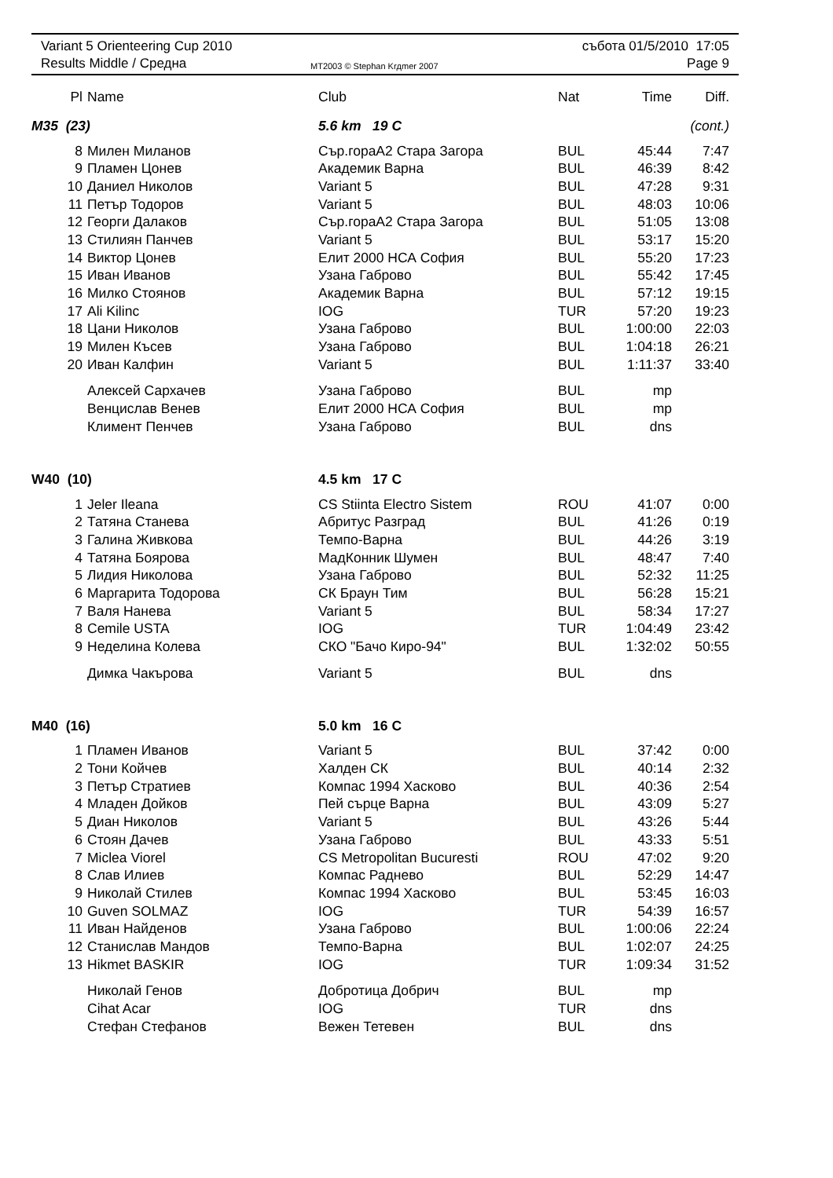Variant 5 Orienteering Cup 2010
Results Middle / Средна
MT2003 © Stephan Krдmer 2007
събота 01/5/2010 17:05
Page 9
| Pl | Name | Club | Nat | Time | Diff. |
| --- | --- | --- | --- | --- | --- |
| M35 (23) | | 5.6 km 19 C | | | (cont.) |
| 8 | Милен Миланов | Сър.гораА2 Стара Загора | BUL | 45:44 | 7:47 |
| 9 | Пламен Цонев | Академик Варна | BUL | 46:39 | 8:42 |
| 10 | Даниел Николов | Variant 5 | BUL | 47:28 | 9:31 |
| 11 | Петър Тодоров | Variant 5 | BUL | 48:03 | 10:06 |
| 12 | Георги Далаков | Сър.гораА2 Стара Загора | BUL | 51:05 | 13:08 |
| 13 | Стилиян Панчев | Variant 5 | BUL | 53:17 | 15:20 |
| 14 | Виктор Цонев | Елит 2000 НСА София | BUL | 55:20 | 17:23 |
| 15 | Иван Иванов | Узана Габрово | BUL | 55:42 | 17:45 |
| 16 | Милко Стоянов | Академик Варна | BUL | 57:12 | 19:15 |
| 17 | Ali Kilinc | IOG | TUR | 57:20 | 19:23 |
| 18 | Цани Николов | Узана Габрово | BUL | 1:00:00 | 22:03 |
| 19 | Милен Късев | Узана Габрово | BUL | 1:04:18 | 26:21 |
| 20 | Иван Калфин | Variant 5 | BUL | 1:11:37 | 33:40 |
| | Алексей Сархачев | Узана Габрово | BUL | mp | |
| | Венцислав Венев | Елит 2000 НСА София | BUL | mp | |
| | Климент Пенчев | Узана Габрово | BUL | dns | |
| W40 (10) | | 4.5 km 17 C | | | |
| 1 | Jeler Ileana | CS Stiinta Electro Sistem | ROU | 41:07 | 0:00 |
| 2 | Татяна Станева | Абритус Разград | BUL | 41:26 | 0:19 |
| 3 | Галина Живкова | Темпо-Варна | BUL | 44:26 | 3:19 |
| 4 | Татяна Боярова | МадКонник Шумен | BUL | 48:47 | 7:40 |
| 5 | Лидия Николова | Узана Габрово | BUL | 52:32 | 11:25 |
| 6 | Маргарита Тодорова | СК Браун Тим | BUL | 56:28 | 15:21 |
| 7 | Валя Нанева | Variant 5 | BUL | 58:34 | 17:27 |
| 8 | Cemile USTA | IOG | TUR | 1:04:49 | 23:42 |
| 9 | Неделина Колева | СКО "Бачо Киро-94" | BUL | 1:32:02 | 50:55 |
| | Димка Чакърова | Variant 5 | BUL | dns | |
| M40 (16) | | 5.0 km 16 C | | | |
| 1 | Пламен Иванов | Variant 5 | BUL | 37:42 | 0:00 |
| 2 | Тони Койчев | Халден СК | BUL | 40:14 | 2:32 |
| 3 | Петър Стратиев | Компас 1994 Хасково | BUL | 40:36 | 2:54 |
| 4 | Младен Дойков | Пей сърце Варна | BUL | 43:09 | 5:27 |
| 5 | Диан Николов | Variant 5 | BUL | 43:26 | 5:44 |
| 6 | Стоян Дачев | Узана Габрово | BUL | 43:33 | 5:51 |
| 7 | Miclea Viorel | CS Metropolitan Bucuresti | ROU | 47:02 | 9:20 |
| 8 | Слав Илиев | Компас Раднево | BUL | 52:29 | 14:47 |
| 9 | Николай Стилев | Компас 1994 Хасково | BUL | 53:45 | 16:03 |
| 10 | Guven SOLMAZ | IOG | TUR | 54:39 | 16:57 |
| 11 | Иван Найденов | Узана Габрово | BUL | 1:00:06 | 22:24 |
| 12 | Станислав Мандов | Темпо-Варна | BUL | 1:02:07 | 24:25 |
| 13 | Hikmet BASKIR | IOG | TUR | 1:09:34 | 31:52 |
| | Николай Генов | Добротица Добрич | BUL | mp | |
| | Cihat Acar | IOG | TUR | dns | |
| | Стефан Стефанов | Вежен Тетевен | BUL | dns | |